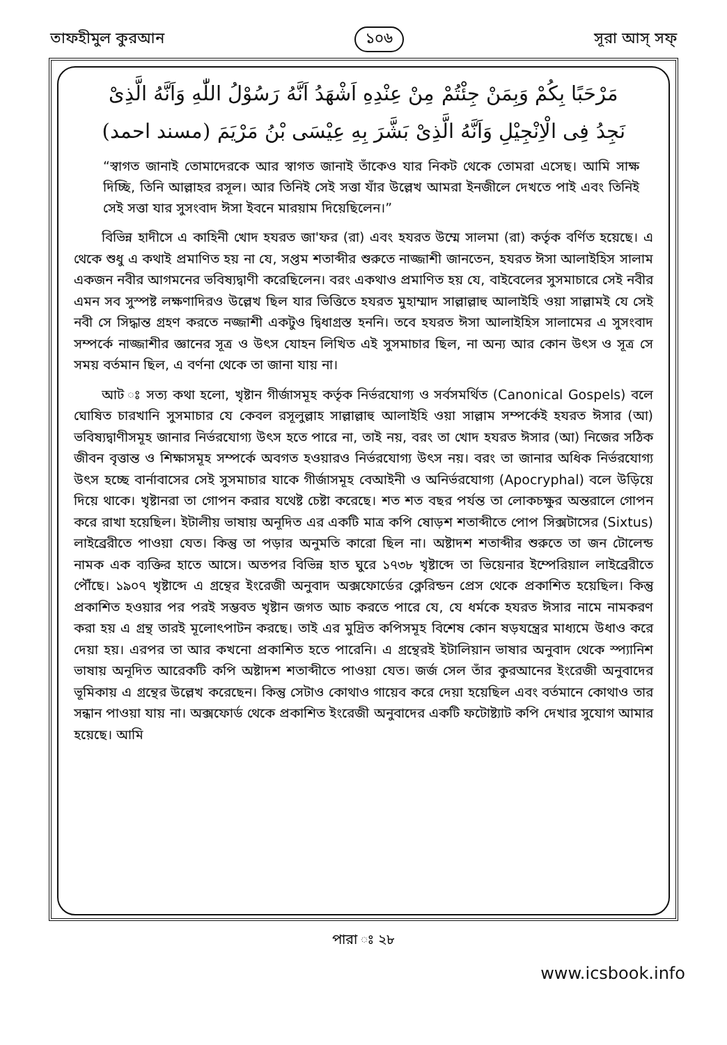তাফহীমুল কুরআন ১০৬ সূরা আস্‌ সফ্‌
مَرْحَبًا بِكُمْ وَبِمَنْ جِئْتُمْ مِنْ عِنْدِهِ اَشْهَدُ اَنَّهُ رَسُوْلُ اللّٰهِ وَاَنَّهُ الَّذِىْ
نَجِدُ فِى الْاِنْجِيْلِ وَاَنَّهُ الَّذِىْ بَشَّرَ بِهِ عِيْسَى بْنُ مَرْيَمَ (مسند احمد)
“স্বাগত জানাই তোমাদেরকে আর স্বাগত জানাই তাঁকেও যার নিকট থেকে তোমরা এসেছ। আমি সাক্ষ দিচ্ছি, তিনি আল্লাহর রসূল। আর তিনিই সেই সত্তা যাঁর উল্লেখ আমরা ইনজীলে দেখতে পাই এবং তিনিই সেই সত্তা যার সুসংবাদ ঈসা ইবনে মারয়াম দিয়েছিলেন।”
বিভিন্ন হাদীসে এ কাহিনী খোদ হযরত জা'ফর (রা) এবং হযরত উম্মে সালমা (রা) কর্তৃক বর্ণিত হয়েছে। এ থেকে শুধু এ কথাই প্রমাণিত হয় না যে, সপ্তম শতাব্দীর শুরুতে নাজ্জাশী জানতেন, হযরত ঈসা আলাইহিস সালাম একজন নবীর আগমনের ভবিষ্যদ্বাণী করেছিলেন। বরং একথাও প্রমাণিত হয় যে, বাইবেলের সুসমাচারে সেই নবীর এমন সব সুস্পষ্ট লক্ষণাদিরও উল্লেখ ছিল যার ভিত্তিতে হযরত মুহাম্মাদ সাল্লাল্লাহু আলাইহি ওয়া সাল্লামই যে সেই নবী সে সিদ্ধান্ত গ্রহণ করতে নজ্জাশী একটুও দ্বিধাগ্রস্ত হননি। তবে হযরত ঈসা আলাইহিস সালামের এ সুসংবাদ সম্পর্কে নাজ্জাশীর জ্ঞানের সূত্র ও উৎস যোহন লিখিত এই সুসমাচার ছিল, না অন্য আর কোন উৎস ও সূত্র সে সময় বর্তমান ছিল, এ বর্ণনা থেকে তা জানা যায় না।
আট ঃ সত্য কথা হলো, খৃষ্টান গীর্জাসমূহ কর্তৃক নির্ভরযোগ্য ও সর্বসমর্থিত (Canonical Gospels) বলে ঘোষিত চারখানি সুসমাচার যে কেবল রসূলুল্লাহ সাল্লাল্লাহু আলাইহি ওয়া সাল্লাম সম্পর্কেই হযরত ঈসার (আ) ভবিষ্যদ্বাণীসমূহ জানার নির্ভরযোগ্য উৎস হতে পারে না, তাই নয়, বরং তা খোদ হযরত ঈসার (আ) নিজের সঠিক জীবন বৃত্তান্ত ও শিক্ষাসমূহ সম্পর্কে অবগত হওয়ারও নির্ভরযোগ্য উৎস নয়। বরং তা জানার অধিক নির্ভরযোগ্য উৎস হচ্ছে বার্নাবাসের সেই সুসমাচার যাকে গীর্জাসমূহ বেআইনী ও অনির্ভরযোগ্য (Apocryphal) বলে উড়িয়ে দিয়ে থাকে। খৃষ্টানরা তা গোপন করার যথেষ্ট চেষ্টা করেছে। শত শত বছর পর্যন্ত তা লোকচক্ষুর অন্তরালে গোপন করে রাখা হয়েছিল। ইটালীয় ভাষায় অনূদিত এর একটি মাত্র কপি ষোড়শ শতাব্দীতে পোপ সিক্সটাসের (Sixtus) লাইব্রেরীতে পাওয়া যেত। কিন্তু তা পড়ার অনুমতি কারো ছিল না। অষ্টাদশ শতাব্দীর শুরুতে তা জন টোলেন্ড নামক এক ব্যক্তির হাতে আসে। অতপর বিভিন্ন হাত ঘুরে ১৭৩৮ খৃষ্টাব্দে তা ভিয়েনার ইম্পেরিয়াল লাইব্রেরীতে পৌঁছে। ১৯০৭ খৃষ্টাব্দে এ গ্রন্থের ইংরেজী অনুবাদ অক্সফোর্ডের ক্লেরিন্ডন প্রেস থেকে প্রকাশিত হয়েছিল। কিন্তু প্রকাশিত হওয়ার পর পরই সম্ভবত খৃষ্টান জগত আচ করতে পারে যে, যে ধর্মকে হযরত ঈসার নামে নামকরণ করা হয় এ গ্রন্থ তারই মূলোৎপাটন করছে। তাই এর মুদ্রিত কপিসমূহ বিশেষ কোন ষড়যন্ত্রের মাধ্যমে উধাও করে দেয়া হয়। এরপর তা আর কখনো প্রকাশিত হতে পারেনি। এ গ্রন্থেরই ইটালিয়ান ভাষার অনুবাদ থেকে স্প্যানিশ ভাষায় অনূদিত আরেকটি কপি অষ্টাদশ শতাব্দীতে পাওয়া যেত। জর্জ সেল তাঁর কুরআনের ইংরেজী অনুবাদের ভূমিকায় এ গ্রন্থের উল্লেখ করেছেন। কিন্তু সেটাও কোথাও গায়েব করে দেয়া হয়েছিল এবং বর্তমানে কোথাও তার সন্ধান পাওয়া যায় না। অক্সফোর্ড থেকে প্রকাশিত ইংরেজী অনুবাদের একটি ফটোষ্ট্যাট কপি দেখার সুযোগ আমার হয়েছে। আমি
পারা ঃ ২৮
www.icsbook.info